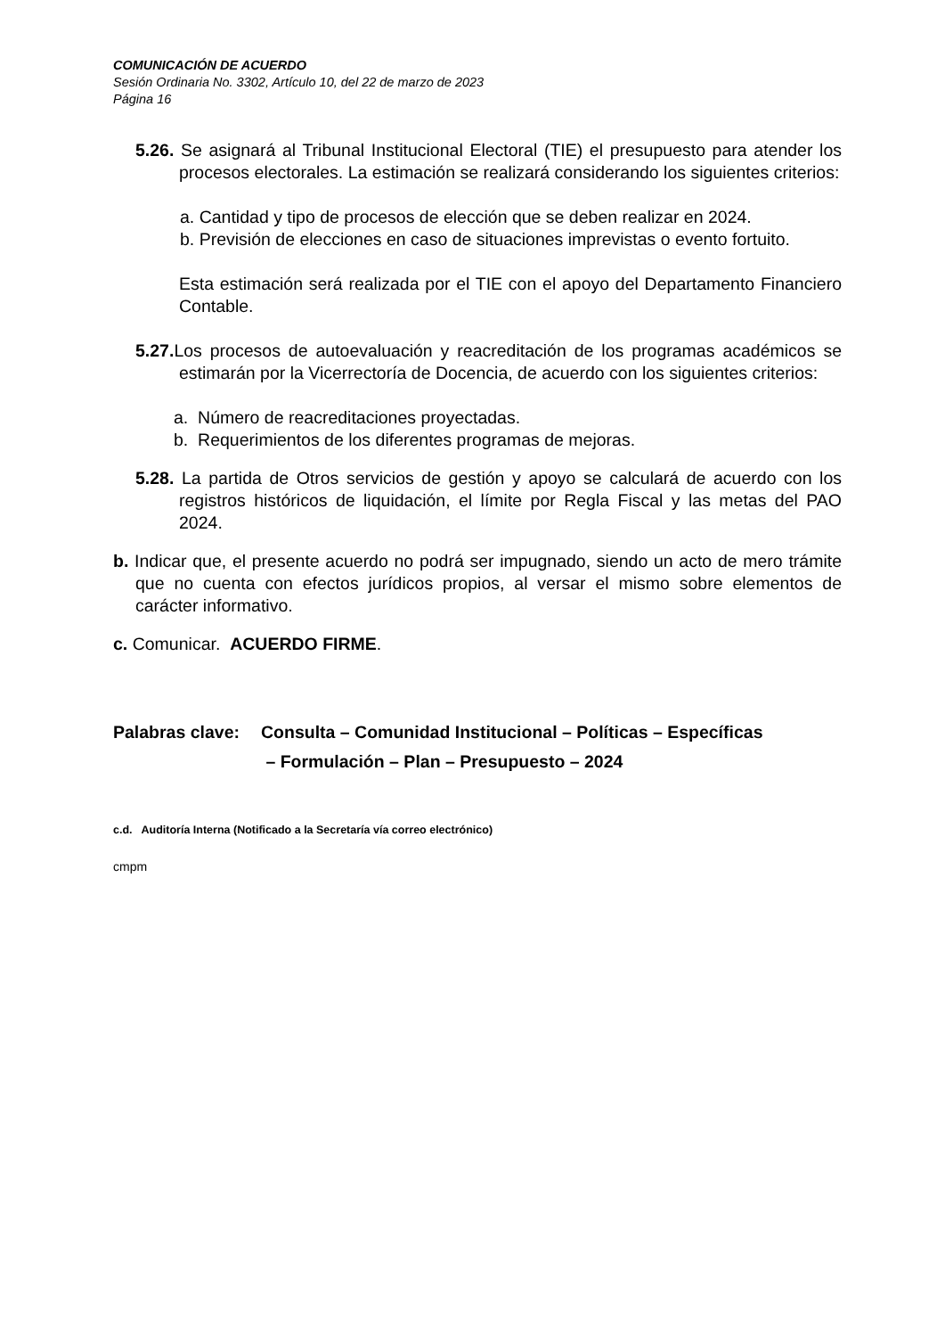COMUNICACIÓN DE ACUERDO
Sesión Ordinaria No. 3302, Artículo 10, del 22 de marzo de 2023
Página 16
5.26. Se asignará al Tribunal Institucional Electoral (TIE) el presupuesto para atender los procesos electorales. La estimación se realizará considerando los siguientes criterios:
a. Cantidad y tipo de procesos de elección que se deben realizar en 2024.
b. Previsión de elecciones en caso de situaciones imprevistas o evento fortuito.
Esta estimación será realizada por el TIE con el apoyo del Departamento Financiero Contable.
5.27. Los procesos de autoevaluación y reacreditación de los programas académicos se estimarán por la Vicerrectoría de Docencia, de acuerdo con los siguientes criterios:
a. Número de reacreditaciones proyectadas.
b. Requerimientos de los diferentes programas de mejoras.
5.28. La partida de Otros servicios de gestión y apoyo se calculará de acuerdo con los registros históricos de liquidación, el límite por Regla Fiscal y las metas del PAO 2024.
b. Indicar que, el presente acuerdo no podrá ser impugnado, siendo un acto de mero trámite que no cuenta con efectos jurídicos propios, al versar el mismo sobre elementos de carácter informativo.
c. Comunicar. ACUERDO FIRME.
Palabras clave: Consulta – Comunidad Institucional – Políticas – Específicas
– Formulación – Plan – Presupuesto – 2024
c.d. Auditoría Interna (Notificado a la Secretaría vía correo electrónico)
cmpm